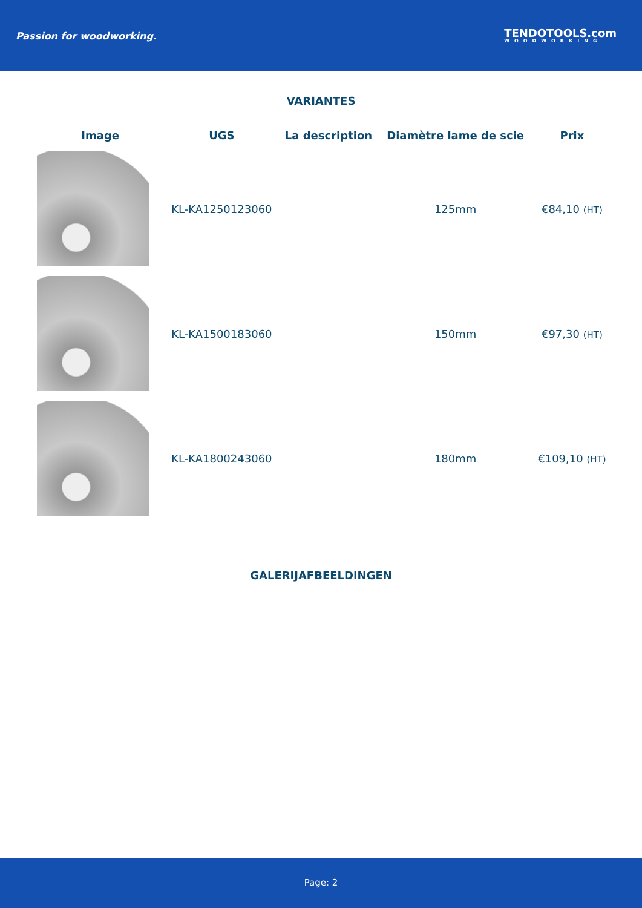Passion for woodworking.
TENDOTOOLS.com
WOODWORKING
VARIANTES
| Image | UGS | La description | Diamètre lame de scie | Prix |
| --- | --- | --- | --- | --- |
| | KL-KA1250123060 | | 125mm | €84,10 (HT) |
| | KL-KA1500183060 | | 150mm | €97,30 (HT) |
| | KL-KA1800243060 | | 180mm | €109,10 (HT) |
GALERIJAFBEELDINGEN
Page: 2